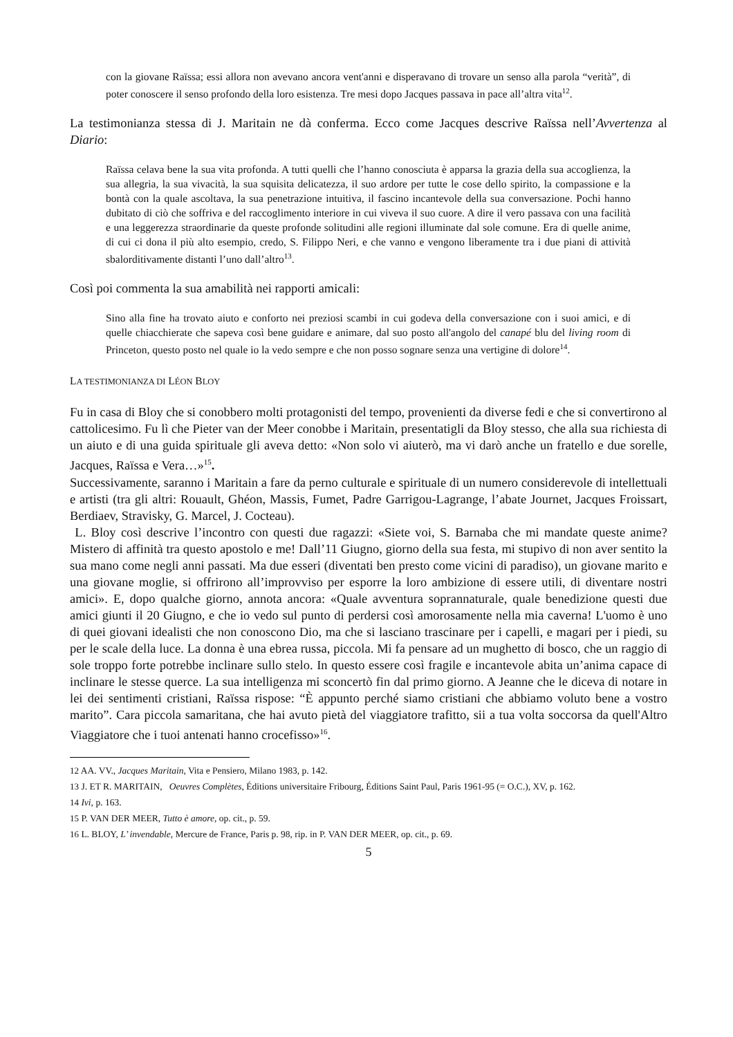con la giovane Raïssa; essi allora non avevano ancora vent'anni e disperavano di trovare un senso alla parola “verità”, di poter conoscere il senso profondo della loro esistenza. Tre mesi dopo Jacques passava in pace all’altra vita<sup>12</sup>.
La testimonianza stessa di J. Maritain ne dà conferma. Ecco come Jacques descrive Raïssa nell’Avvertenza al Diario:
Raïssa celava bene la sua vita profonda. A tutti quelli che l’hanno conosciuta è apparsa la grazia della sua accoglienza, la sua allegria, la sua vivacità, la sua squisita delicatezza, il suo ardore per tutte le cose dello spirito, la compassione e la bontà con la quale ascoltava, la sua penetrazione intuitiva, il fascino incantevole della sua conversazione. Pochi hanno dubitato di ciò che soffriva e del raccoglimento interiore in cui viveva il suo cuore. A dire il vero passava con una facilità e una leggerezza straordinarie da queste profonde solitudini alle regioni illuminate dal sole comune. Era di quelle anime, di cui ci dona il più alto esempio, credo, S. Filippo Neri, e che vanno e vengono liberamente tra i due piani di attività sbalorditivamente distanti l’uno dall’altro<sup>13</sup>.
Così poi commenta la sua amabilità nei rapporti amicali:
Sino alla fine ha trovato aiuto e conforto nei preziosi scambi in cui godeva della conversazione con i suoi amici, e di quelle chiacchierate che sapeva così bene guidare e animare, dal suo posto all'angolo del canapé blu del living room di Princeton, questo posto nel quale io la vedo sempre e che non posso sognare senza una vertigine di dolore<sup>14</sup>.
LA TESTIMONIANZA DI LÉON BLOY
Fu in casa di Bloy che si conobbero molti protagonisti del tempo, provenienti da diverse fedi e che si convertirono al cattolicesimo. Fu lì che Pieter van der Meer conobbe i Maritain, presentatigli da Bloy stesso, che alla sua richiesta di un aiuto e di una guida spirituale gli aveva detto: «Non solo vi aiuterò, ma vi darò anche un fratello e due sorelle, Jacques, Raïssa e Vera…»<sup>15</sup>.
Successivamente, saranno i Maritain a fare da perno culturale e spirituale di un numero considerevole di intellettuali e artisti (tra gli altri: Rouault, Ghéon, Massis, Fumet, Padre Garrigou-Lagrange, l’abate Journet, Jacques Froissart, Berdiaev, Stravisky, G. Marcel, J. Cocteau).
L. Bloy così descrive l’incontro con questi due ragazzi: «Siete voi, S. Barnaba che mi mandate queste anime? Mistero di affinità tra questo apostolo e me! Dall’11 Giugno, giorno della sua festa, mi stupivo di non aver sentito la sua mano come negli anni passati. Ma due esseri (diventati ben presto come vicini di paradiso), un giovane marito e una giovane moglie, si offrirono all’improvviso per esporre la loro ambizione di essere utili, di diventare nostri amici». E, dopo qualche giorno, annota ancora: «Quale avventura soprannaturale, quale benedizione questi due amici giunti il 20 Giugno, e che io vedo sul punto di perdersi così amorosamente nella mia caverna! L'uomo è uno di quei giovani idealisti che non conoscono Dio, ma che si lasciano trascinare per i capelli, e magari per i piedi, su per le scale della luce. La donna è una ebrea russa, piccola. Mi fa pensare ad un mughetto di bosco, che un raggio di sole troppo forte potrebbe inclinare sullo stelo. In questo essere così fragile e incantevole abita un’anima capace di inclinare le stesse querce. La sua intelligenza mi sconcertò fin dal primo giorno. A Jeanne che le diceva di notare in lei dei sentimenti cristiani, Raïssa rispose: “È appunto perché siamo cristiani che abbiamo voluto bene a vostro marito”. Cara piccola samaritana, che hai avuto pietà del viaggiatore trafitto, sii a tua volta soccorsa da quell'Altro Viaggiatore che i tuoi antenati hanno crocefisso»<sup>16</sup>.
<sup>12</sup> AA. VV., Jacques Maritain, Vita e Pensiero, Milano 1983, p. 142.
<sup>13</sup> J. ET R. MARITAIN, Oeuvres Complètes, Éditions universitaire Fribourg, Éditions Saint Paul, Paris 1961-95 (= O.C.), XV, p. 162.
<sup>14</sup> Ivi, p. 163.
<sup>15</sup> P. VAN DER MEER, Tutto è amore, op. cit., p. 59.
<sup>16</sup> L. BLOY, L’ invendable, Mercure de France, Paris p. 98, rip. in P. VAN DER MEER, op. cit., p. 69.
5